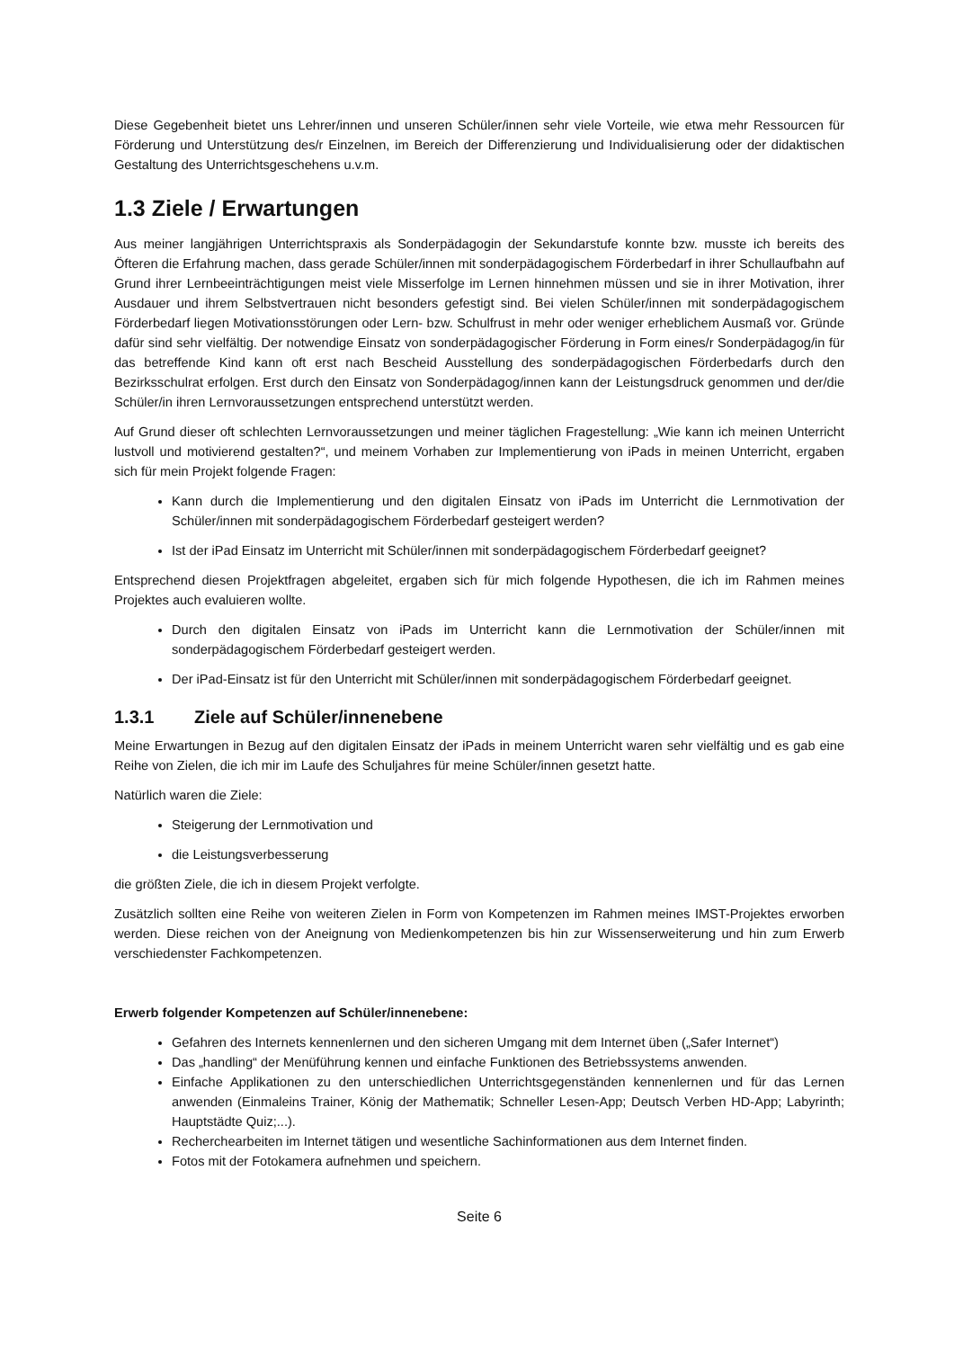Diese Gegebenheit bietet uns Lehrer/innen und unseren Schüler/innen sehr viele Vorteile, wie etwa mehr Ressourcen für Förderung und Unterstützung des/r Einzelnen, im Bereich der Differenzierung und Individualisierung oder der didaktischen Gestaltung des Unterrichtsgeschehens u.v.m.
1.3 Ziele / Erwartungen
Aus meiner langjährigen Unterrichtspraxis als Sonderpädagogin der Sekundarstufe konnte bzw. musste ich bereits des Öfteren die Erfahrung machen, dass gerade Schüler/innen mit sonderpädagogischem Förderbedarf in ihrer Schullaufbahn auf Grund ihrer Lernbeeinträchtigungen meist viele Misserfolge im Lernen hinnehmen müssen und sie in ihrer Motivation, ihrer Ausdauer und ihrem Selbstvertrauen nicht besonders gefestigt sind. Bei vielen Schüler/innen mit sonderpädagogischem Förderbedarf liegen Motivationsstörungen oder Lern- bzw. Schulfrust in mehr oder weniger erheblichem Ausmaß vor. Gründe dafür sind sehr vielfältig. Der notwendige Einsatz von sonderpädagogischer Förderung in Form eines/r Sonderpädagog/in für das betreffende Kind kann oft erst nach Bescheid Ausstellung des sonderpädagogischen Förderbedarfs durch den Bezirksschulrat erfolgen. Erst durch den Einsatz von Sonderpädagog/innen kann der Leistungsdruck genommen und der/die Schüler/in ihren Lernvoraussetzungen entsprechend unterstützt werden.
Auf Grund dieser oft schlechten Lernvoraussetzungen und meiner täglichen Fragestellung: „Wie kann ich meinen Unterricht lustvoll und motivierend gestalten?“, und meinem Vorhaben zur Implementierung von iPads in meinen Unterricht, ergaben sich für mein Projekt folgende Fragen:
Kann durch die Implementierung und den digitalen Einsatz von iPads im Unterricht die Lernmotivation der Schüler/innen mit sonderpädagogischem Förderbedarf gesteigert werden?
Ist der iPad Einsatz im Unterricht mit Schüler/innen mit sonderpädagogischem Förderbedarf geeignet?
Entsprechend diesen Projektfragen abgeleitet, ergaben sich für mich folgende Hypothesen, die ich im Rahmen meines Projektes auch evaluieren wollte.
Durch den digitalen Einsatz von iPads im Unterricht kann die Lernmotivation der Schüler/innen mit sonderpädagogischem Förderbedarf gesteigert werden.
Der iPad-Einsatz ist für den Unterricht mit Schüler/innen mit sonderpädagogischem Förderbedarf geeignet.
1.3.1 Ziele auf Schüler/innenebene
Meine Erwartungen in Bezug auf den digitalen Einsatz der iPads in meinem Unterricht waren sehr vielfältig und es gab eine Reihe von Zielen, die ich mir im Laufe des Schuljahres für meine Schüler/innen gesetzt hatte.
Natürlich waren die Ziele:
Steigerung der Lernmotivation und
die Leistungsverbesserung
die größten Ziele, die ich in diesem Projekt verfolgte.
Zusätzlich sollten eine Reihe von weiteren Zielen in Form von Kompetenzen im Rahmen meines IMST-Projektes erworben werden. Diese reichen von der Aneignung von Medienkompetenzen bis hin zur Wissenserweiterung und hin zum Erwerb verschiedenster Fachkompetenzen.
Erwerb folgender Kompetenzen auf Schüler/innenebene:
Gefahren des Internets kennenlernen und den sicheren Umgang mit dem Internet üben („Safer Internet“)
Das „handling“ der Menüführung kennen und einfache Funktionen des Betriebssystems anwenden.
Einfache Applikationen zu den unterschiedlichen Unterrichtsgegenständen kennenlernen und für das Lernen anwenden (Einmaleins Trainer, König der Mathematik; Schneller Lesen-App; Deutsch Verben HD-App; Labyrinth; Hauptstädte Quiz;...).
Recherchearbeiten im Internet tätigen und wesentliche Sachinformationen aus dem Internet finden.
Fotos mit der Fotokamera aufnehmen und speichern.
Seite 6